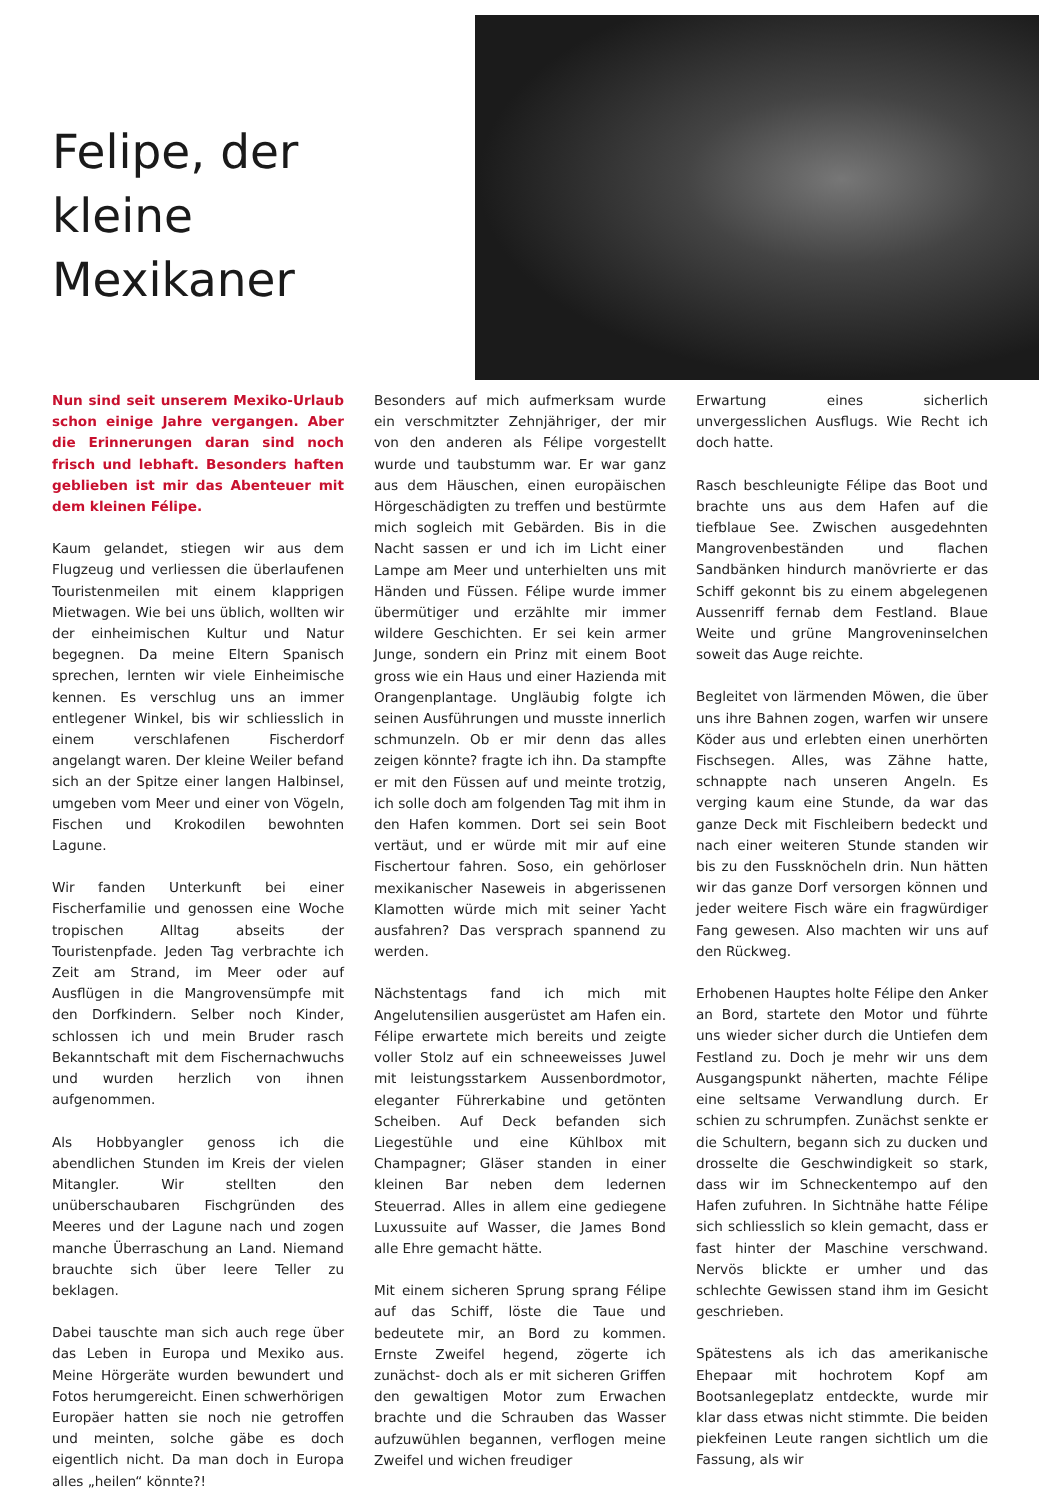Felipe, der
kleine
Mexikaner
Nun sind seit unserem Mexiko-Urlaub schon einige Jahre vergangen. Aber die Erinnerungen daran sind noch frisch und lebhaft. Besonders haften geblieben ist mir das Abenteuer mit dem kleinen Félipe.
Kaum gelandet, stiegen wir aus dem Flugzeug und verliessen die überlaufenen Touristenmeilen mit einem klapprigen Mietwagen. Wie bei uns üblich, wollten wir der einheimischen Kultur und Natur begegnen. Da meine Eltern Spanisch sprechen, lernten wir viele Einheimische kennen. Es verschlug uns an immer entlegener Winkel, bis wir schliesslich in einem verschlafenen Fischerdorf angelangt waren. Der kleine Weiler befand sich an der Spitze einer langen Halbinsel, umgeben vom Meer und einer von Vögeln, Fischen und Krokodilen bewohnten Lagune.
Wir fanden Unterkunft bei einer Fischerfamilie und genossen eine Woche tropischen Alltag abseits der Touristenpfade. Jeden Tag verbrachte ich Zeit am Strand, im Meer oder auf Ausflügen in die Mangrovensümpfe mit den Dorfkindern. Selber noch Kinder, schlossen ich und mein Bruder rasch Bekanntschaft mit dem Fischernachwuchs und wurden herzlich von ihnen aufgenommen.
Als Hobbyangler genoss ich die abendlichen Stunden im Kreis der vielen Mitangler. Wir stellten den unüberschaubaren Fischgründen des Meeres und der Lagune nach und zogen manche Überraschung an Land. Niemand brauchte sich über leere Teller zu beklagen.
Dabei tauschte man sich auch rege über das Leben in Europa und Mexiko aus. Meine Hörgeräte wurden bewundert und Fotos herumgereicht. Einen schwerhörigen Europäer hatten sie noch nie getroffen und meinten, solche gäbe es doch eigentlich nicht. Da man doch in Europa alles „heilen“ könnte?!
Besonders auf mich aufmerksam wurde ein verschmitzter Zehnjähriger, der mir von den anderen als Félipe vorgestellt wurde und taubstumm war. Er war ganz aus dem Häuschen, einen europäischen Hörgeschädigten zu treffen und bestürmte mich sogleich mit Gebärden. Bis in die Nacht sassen er und ich im Licht einer Lampe am Meer und unterhielten uns mit Händen und Füssen. Félipe wurde immer übermütiger und erzählte mir immer wildere Geschichten. Er sei kein armer Junge, sondern ein Prinz mit einem Boot gross wie ein Haus und einer Hazienda mit Orangenplantage. Ungläubig folgte ich seinen Ausführungen und musste innerlich schmunzeln. Ob er mir denn das alles zeigen könnte? fragte ich ihn. Da stampfte er mit den Füssen auf und meinte trotzig, ich solle doch am folgenden Tag mit ihm in den Hafen kommen. Dort sei sein Boot vertäut, und er würde mit mir auf eine Fischertour fahren. Soso, ein gehörloser mexikanischer Naseweis in abgerissenen Klamotten würde mich mit seiner Yacht ausfahren? Das versprach spannend zu werden.
Nächstentags fand ich mich mit Angelutensilien ausgerüstet am Hafen ein. Félipe erwartete mich bereits und zeigte voller Stolz auf ein schneeweisses Juwel mit leistungsstarkem Aussenbordmotor, eleganter Führerkabine und getönten Scheiben. Auf Deck befanden sich Liegestühle und eine Kühlbox mit Champagner; Gläser standen in einer kleinen Bar neben dem ledernen Steuerrad. Alles in allem eine gediegene Luxussuite auf Wasser, die James Bond alle Ehre gemacht hätte.
Mit einem sicheren Sprung sprang Félipe auf das Schiff, löste die Taue und bedeutete mir, an Bord zu kommen. Ernste Zweifel hegend, zögerte ich zunächst- doch als er mit sicheren Griffen den gewaltigen Motor zum Erwachen brachte und die Schrauben das Wasser aufzuwühlen begannen, verflogen meine Zweifel und wichen freudiger
Erwartung eines sicherlich unvergesslichen Ausflugs. Wie Recht ich doch hatte.
Rasch beschleunigte Félipe das Boot und brachte uns aus dem Hafen auf die tiefblaue See. Zwischen ausgedehnten Mangrovenbeständen und flachen Sandbänken hindurch manövrierte er das Schiff gekonnt bis zu einem abgelegenen Aussenriff fernab dem Festland. Blaue Weite und grüne Mangroveninselchen soweit das Auge reichte.
Begleitet von lärmenden Möwen, die über uns ihre Bahnen zogen, warfen wir unsere Köder aus und erlebten einen unerhörten Fischsegen. Alles, was Zähne hatte, schnappte nach unseren Angeln. Es verging kaum eine Stunde, da war das ganze Deck mit Fischleibern bedeckt und nach einer weiteren Stunde standen wir bis zu den Fussknöcheln drin. Nun hätten wir das ganze Dorf versorgen können und jeder weitere Fisch wäre ein fragwürdiger Fang gewesen. Also machten wir uns auf den Rückweg.
Erhobenen Hauptes holte Félipe den Anker an Bord, startete den Motor und führte uns wieder sicher durch die Untiefen dem Festland zu. Doch je mehr wir uns dem Ausgangspunkt näherten, machte Félipe eine seltsame Verwandlung durch. Er schien zu schrumpfen. Zunächst senkte er die Schultern, begann sich zu ducken und drosselte die Geschwindigkeit so stark, dass wir im Schneckentempo auf den Hafen zufuhren. In Sichtnähe hatte Félipe sich schliesslich so klein gemacht, dass er fast hinter der Maschine verschwand. Nervös blickte er umher und das schlechte Gewissen stand ihm im Gesicht geschrieben.
Spätestens als ich das amerikanische Ehepaar mit hochrotem Kopf am Bootsanlegeplatz entdeckte, wurde mir klar dass etwas nicht stimmte. Die beiden piekfeinen Leute rangen sichtlich um die Fassung, als wir